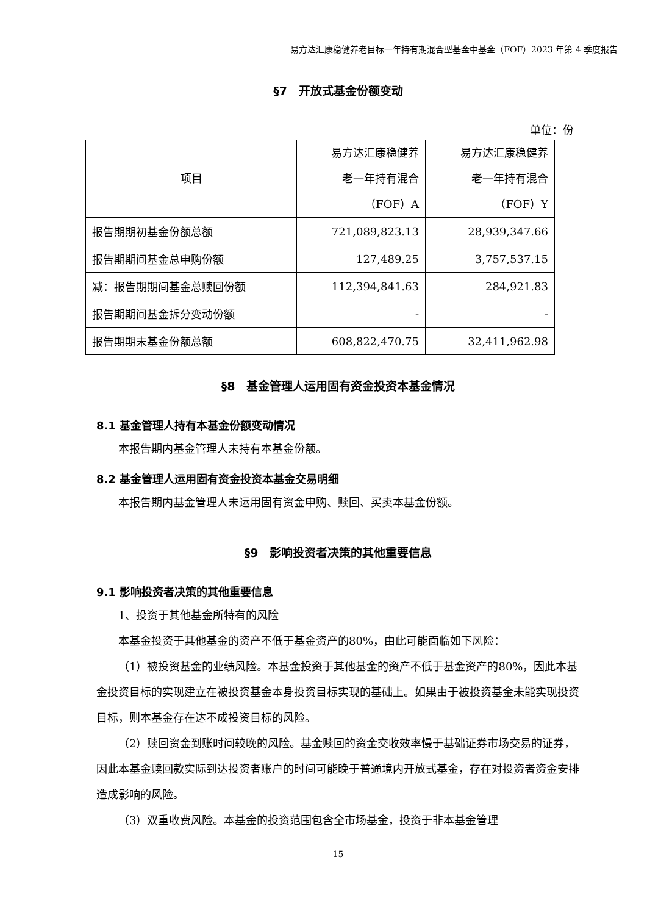易方达汇康稳健养老目标一年持有期混合型基金中基金（FOF）2023 年第 4 季度报告
§7　开放式基金份额变动
单位：份
| 项目 | 易方达汇康稳健养 老一年持有混合 （FOF）A | 易方达汇康稳健养 老一年持有混合 （FOF）Y |
| --- | --- | --- |
| 报告期期初基金份额总额 | 721,089,823.13 | 28,939,347.66 |
| 报告期期间基金总申购份额 | 127,489.25 | 3,757,537.15 |
| 减：报告期期间基金总赎回份额 | 112,394,841.63 | 284,921.83 |
| 报告期期间基金拆分变动份额 | - | - |
| 报告期期末基金份额总额 | 608,822,470.75 | 32,411,962.98 |
§8　基金管理人运用固有资金投资本基金情况
8.1 基金管理人持有本基金份额变动情况
本报告期内基金管理人未持有本基金份额。
8.2 基金管理人运用固有资金投资本基金交易明细
本报告期内基金管理人未运用固有资金申购、赎回、买卖本基金份额。
§9　影响投资者决策的其他重要信息
9.1 影响投资者决策的其他重要信息
1、投资于其他基金所特有的风险
本基金投资于其他基金的资产不低于基金资产的80%，由此可能面临如下风险：
（1）被投资基金的业绩风险。本基金投资于其他基金的资产不低于基金资产的80%，因此本基金投资目标的实现建立在被投资基金本身投资目标实现的基础上。如果由于被投资基金未能实现投资目标，则本基金存在达不成投资目标的风险。
（2）赎回资金到账时间较晚的风险。基金赎回的资金交收效率慢于基础证券市场交易的证券，因此本基金赎回款实际到达投资者账户的时间可能晚于普通境内开放式基金，存在对投资者资金安排造成影响的风险。
（3）双重收费风险。本基金的投资范围包含全市场基金，投资于非本基金管理
15